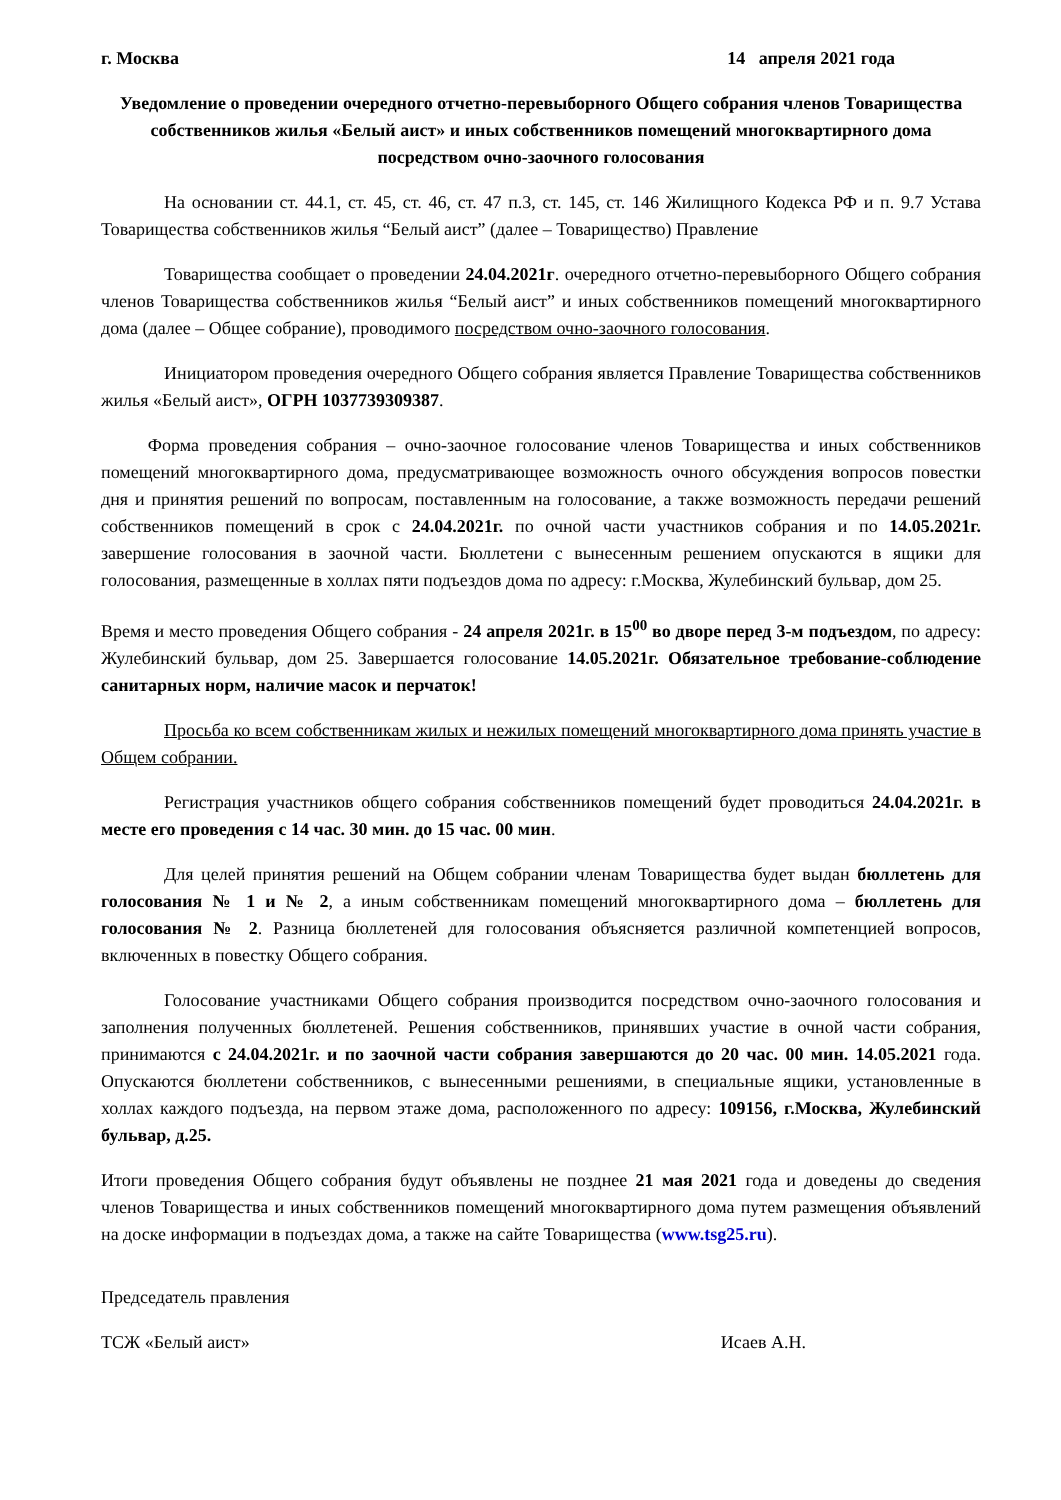г. Москва 14 апреля 2021 года
Уведомление о проведении очередного отчетно-перевыборного Общего собрания членов Товарищества собственников жилья «Белый аист» и иных собственников помещений многоквартирного дома посредством очно-заочного голосования
На основании ст. 44.1, ст. 45, ст. 46, ст. 47 п.3, ст. 145, ст. 146 Жилищного Кодекса РФ и п. 9.7 Устава Товарищества собственников жилья “Белый аист” (далее – Товарищество) Правление
Товарищества сообщает о проведении 24.04.2021г. очередного отчетно-перевыборного Общего собрания членов Товарищества собственников жилья “Белый аист” и иных собственников помещений многоквартирного дома (далее – Общее собрание), проводимого посредством очно-заочного голосования.
Инициатором проведения очередного Общего собрания является Правление Товарищества собственников жилья «Белый аист», ОГРН 1037739309387.
Форма проведения собрания – очно-заочное голосование членов Товарищества и иных собственников помещений многоквартирного дома, предусматривающее возможность очного обсуждения вопросов повестки дня и принятия решений по вопросам, поставленным на голосование, а также возможность передачи решений собственников помещений в срок с 24.04.2021г. по очной части участников собрания и по 14.05.2021г. завершение голосования в заочной части. Бюллетени с вынесенным решением опускаются в ящики для голосования, размещенные в холлах пяти подъездов дома по адресу: г.Москва, Жулебинский бульвар, дом 25.
Время и место проведения Общего собрания - 24 апреля 2021г. в 15<sup>00</sup> во дворе перед 3-м подъездом, по адресу: Жулебинский бульвар, дом 25. Завершается голосование 14.05.2021г. Обязательное требование-соблюдение санитарных норм, наличие масок и перчаток!
Просьба ко всем собственникам жилых и нежилых помещений многоквартирного дома принять участие в Общем собрании.
Регистрация участников общего собрания собственников помещений будет проводиться 24.04.2021г. в месте его проведения с 14 час. 30 мин. до 15 час. 00 мин.
Для целей принятия решений на Общем собрании членам Товарищества будет выдан бюллетень для голосования № 1 и № 2, а иным собственникам помещений многоквартирного дома – бюллетень для голосования № 2. Разница бюллетеней для голосования объясняется различной компетенцией вопросов, включенных в повестку Общего собрания.
Голосование участниками Общего собрания производится посредством очно-заочного голосования и заполнения полученных бюллетеней. Решения собственников, принявших участие в очной части собрания, принимаются с 24.04.2021г. и по заочной части собрания завершаются до 20 час. 00 мин. 14.05.2021 года. Опускаются бюллетени собственников, с вынесенными решениями, в специальные ящики, установленные в холлах каждого подъезда, на первом этаже дома, расположенного по адресу: 109156, г.Москва, Жулебинский бульвар, д.25.
Итоги проведения Общего собрания будут объявлены не позднее 21 мая 2021 года и доведены до сведения членов Товарищества и иных собственников помещений многоквартирного дома путем размещения объявлений на доске информации в подъездах дома, а также на сайте Товарищества (www.tsg25.ru).
Председатель правления
ТСЖ «Белый аист» Исаев А.Н.